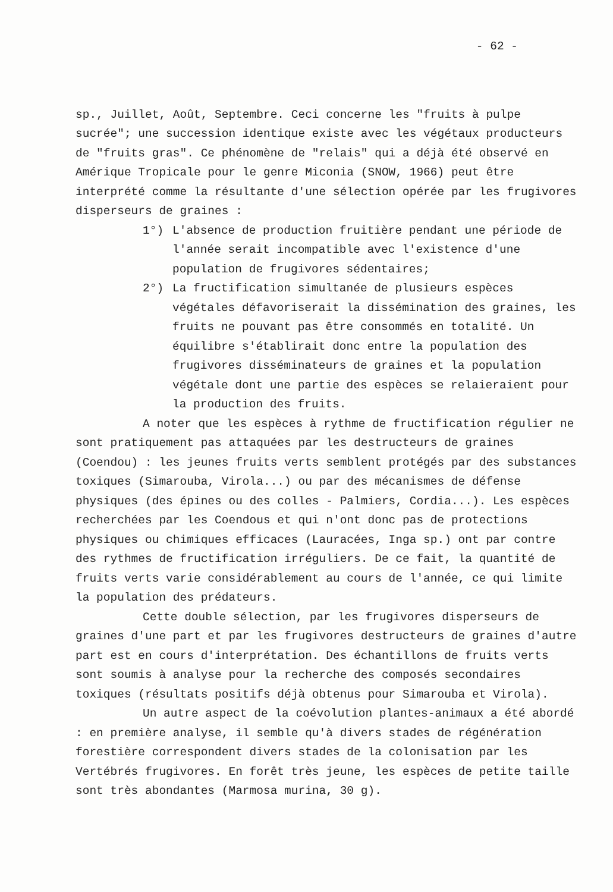- 62 -
sp., Juillet, Août, Septembre. Ceci concerne les "fruits à pulpe sucrée"; une succession identique existe avec les végétaux producteurs de "fruits gras". Ce phénomène de "relais" qui a déjà été observé en Amérique Tropicale pour le genre Miconia (SNOW, 1966) peut être interprété comme la résultante d'une sélection opérée par les frugivores disperseurs de graines :
1°) L'absence de production fruitière pendant une période de l'année serait incompatible avec l'existence d'une population de frugivores sédentaires;
2°) La fructification simultanée de plusieurs espèces végétales défavoriserait la dissémination des graines, les fruits ne pouvant pas être consommés en totalité. Un équilibre s'établirait donc entre la population des frugivores disséminateurs de graines et la population végétale dont une partie des espèces se relaieraient pour la production des fruits.
A noter que les espèces à rythme de fructification régulier ne sont pratiquement pas attaquées par les destructeurs de graines (Coendou) : les jeunes fruits verts semblent protégés par des substances toxiques (Simarouba, Virola...) ou par des mécanismes de défense physiques (des épines ou des colles - Palmiers, Cordia...). Les espèces recherchées par les Coendous et qui n'ont donc pas de protections physiques ou chimiques efficaces (Lauracées, Inga sp.) ont par contre des rythmes de fructification irréguliers. De ce fait, la quantité de fruits verts varie considérablement au cours de l'année, ce qui limite la population des prédateurs.
Cette double sélection, par les frugivores disperseurs de graines d'une part et par les frugivores destructeurs de graines d'autre part est en cours d'interprétation. Des échantillons de fruits verts sont soumis à analyse pour la recherche des composés secondaires toxiques (résultats positifs déjà obtenus pour Simarouba et Virola).
Un autre aspect de la coévolution plantes-animaux a été abordé : en première analyse, il semble qu'à divers stades de régénération forestière correspondent divers stades de la colonisation par les Vertébrés frugivores. En forêt très jeune, les espèces de petite taille sont très abondantes (Marmosa murina, 30 g).